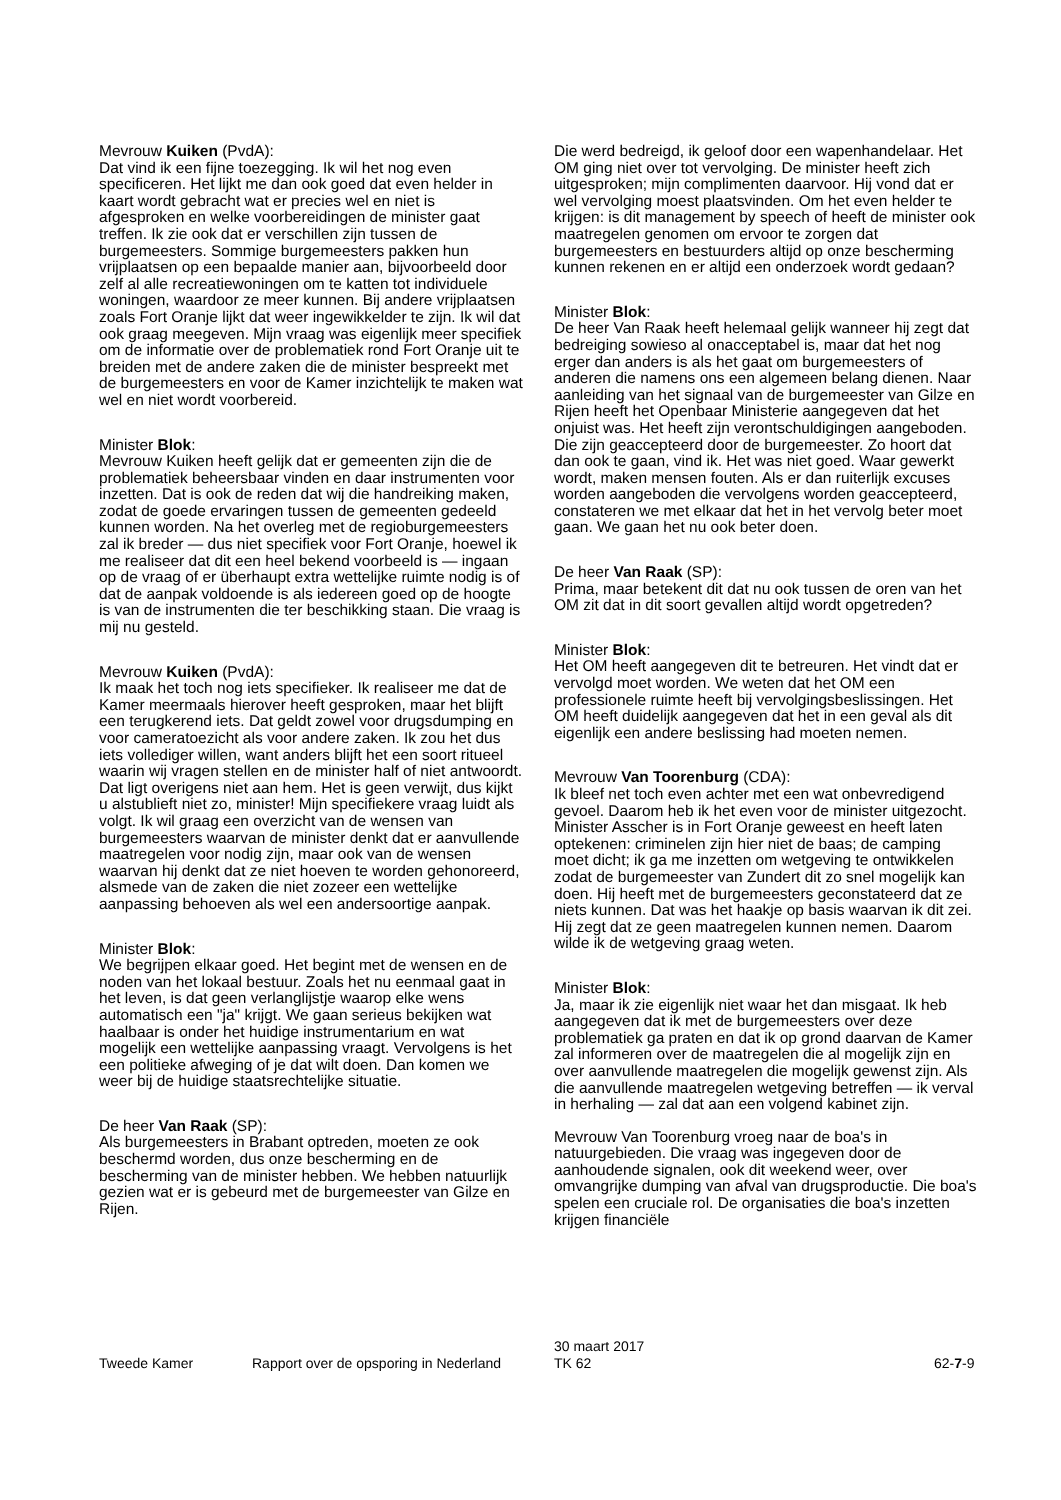Mevrouw Kuiken (PvdA):
Dat vind ik een fijne toezegging. Ik wil het nog even specificeren. Het lijkt me dan ook goed dat even helder in kaart wordt gebracht wat er precies wel en niet is afgesproken en welke voorbereidingen de minister gaat treffen. Ik zie ook dat er verschillen zijn tussen de burgemeesters. Sommige burgemeesters pakken hun vrijplaatsen op een bepaalde manier aan, bijvoorbeeld door zelf al alle recreatiewoningen om te katten tot individuele woningen, waardoor ze meer kunnen. Bij andere vrijplaatsen zoals Fort Oranje lijkt dat weer ingewikkelder te zijn. Ik wil dat ook graag meegeven. Mijn vraag was eigenlijk meer specifiek om de informatie over de problematiek rond Fort Oranje uit te breiden met de andere zaken die de minister bespreekt met de burgemeesters en voor de Kamer inzichtelijk te maken wat wel en niet wordt voorbereid.
Minister Blok:
Mevrouw Kuiken heeft gelijk dat er gemeenten zijn die de problematiek beheersbaar vinden en daar instrumenten voor inzetten. Dat is ook de reden dat wij die handreiking maken, zodat de goede ervaringen tussen de gemeenten gedeeld kunnen worden. Na het overleg met de regioburgemeesters zal ik breder — dus niet specifiek voor Fort Oranje, hoewel ik me realiseer dat dit een heel bekend voorbeeld is — ingaan op de vraag of er überhaupt extra wettelijke ruimte nodig is of dat de aanpak voldoende is als iedereen goed op de hoogte is van de instrumenten die ter beschikking staan. Die vraag is mij nu gesteld.
Mevrouw Kuiken (PvdA):
Ik maak het toch nog iets specifieker. Ik realiseer me dat de Kamer meermaals hierover heeft gesproken, maar het blijft een terugkerend iets. Dat geldt zowel voor drugsdumping en voor cameratoezicht als voor andere zaken. Ik zou het dus iets vollediger willen, want anders blijft het een soort ritueel waarin wij vragen stellen en de minister half of niet antwoordt. Dat ligt overigens niet aan hem. Het is geen verwijt, dus kijkt u alstublieft niet zo, minister! Mijn specifiekere vraag luidt als volgt. Ik wil graag een overzicht van de wensen van burgemeesters waarvan de minister denkt dat er aanvullende maatregelen voor nodig zijn, maar ook van de wensen waarvan hij denkt dat ze niet hoeven te worden gehonoreerd, alsmede van de zaken die niet zozeer een wettelijke aanpassing behoeven als wel een andersoortige aanpak.
Minister Blok:
We begrijpen elkaar goed. Het begint met de wensen en de noden van het lokaal bestuur. Zoals het nu eenmaal gaat in het leven, is dat geen verlanglijstje waarop elke wens automatisch een "ja" krijgt. We gaan serieus bekijken wat haalbaar is onder het huidige instrumentarium en wat mogelijk een wettelijke aanpassing vraagt. Vervolgens is het een politieke afweging of je dat wilt doen. Dan komen we weer bij de huidige staatsrechtelijke situatie.
De heer Van Raak (SP):
Als burgemeesters in Brabant optreden, moeten ze ook beschermd worden, dus onze bescherming en de bescherming van de minister hebben. We hebben natuurlijk gezien wat er is gebeurd met de burgemeester van Gilze en Rijen.
Die werd bedreigd, ik geloof door een wapenhandelaar. Het OM ging niet over tot vervolging. De minister heeft zich uitgesproken; mijn complimenten daarvoor. Hij vond dat er wel vervolging moest plaatsvinden. Om het even helder te krijgen: is dit management by speech of heeft de minister ook maatregelen genomen om ervoor te zorgen dat burgemeesters en bestuurders altijd op onze bescherming kunnen rekenen en er altijd een onderzoek wordt gedaan?
Minister Blok:
De heer Van Raak heeft helemaal gelijk wanneer hij zegt dat bedreiging sowieso al onacceptabel is, maar dat het nog erger dan anders is als het gaat om burgemeesters of anderen die namens ons een algemeen belang dienen. Naar aanleiding van het signaal van de burgemeester van Gilze en Rijen heeft het Openbaar Ministerie aangegeven dat het onjuist was. Het heeft zijn verontschuldigingen aangeboden. Die zijn geaccepteerd door de burgemeester. Zo hoort dat dan ook te gaan, vind ik. Het was niet goed. Waar gewerkt wordt, maken mensen fouten. Als er dan ruiterlijk excuses worden aangeboden die vervolgens worden geaccepteerd, constateren we met elkaar dat het in het vervolg beter moet gaan. We gaan het nu ook beter doen.
De heer Van Raak (SP):
Prima, maar betekent dit dat nu ook tussen de oren van het OM zit dat in dit soort gevallen altijd wordt opgetreden?
Minister Blok:
Het OM heeft aangegeven dit te betreuren. Het vindt dat er vervolgd moet worden. We weten dat het OM een professionele ruimte heeft bij vervolgingsbeslissingen. Het OM heeft duidelijk aangegeven dat het in een geval als dit eigenlijk een andere beslissing had moeten nemen.
Mevrouw Van Toorenburg (CDA):
Ik bleef net toch even achter met een wat onbevredigend gevoel. Daarom heb ik het even voor de minister uitgezocht. Minister Asscher is in Fort Oranje geweest en heeft laten optekenen: criminelen zijn hier niet de baas; de camping moet dicht; ik ga me inzetten om wetgeving te ontwikkelen zodat de burgemeester van Zundert dit zo snel mogelijk kan doen. Hij heeft met de burgemeesters geconstateerd dat ze niets kunnen. Dat was het haakje op basis waarvan ik dit zei. Hij zegt dat ze geen maatregelen kunnen nemen. Daarom wilde ik de wetgeving graag weten.
Minister Blok:
Ja, maar ik zie eigenlijk niet waar het dan misgaat. Ik heb aangegeven dat ik met de burgemeesters over deze problematiek ga praten en dat ik op grond daarvan de Kamer zal informeren over de maatregelen die al mogelijk zijn en over aanvullende maatregelen die mogelijk gewenst zijn. Als die aanvullende maatregelen wetgeving betreffen — ik verval in herhaling — zal dat aan een volgend kabinet zijn.
Mevrouw Van Toorenburg vroeg naar de boa's in natuurgebieden. Die vraag was ingegeven door de aanhoudende signalen, ook dit weekend weer, over omvangrijke dumping van afval van drugsproductie. Die boa's spelen een cruciale rol. De organisaties die boa's inzetten krijgen financiële
Tweede Kamer Rapport over de opsporing in Nederland
30 maart 2017
TK 62
62-7-9